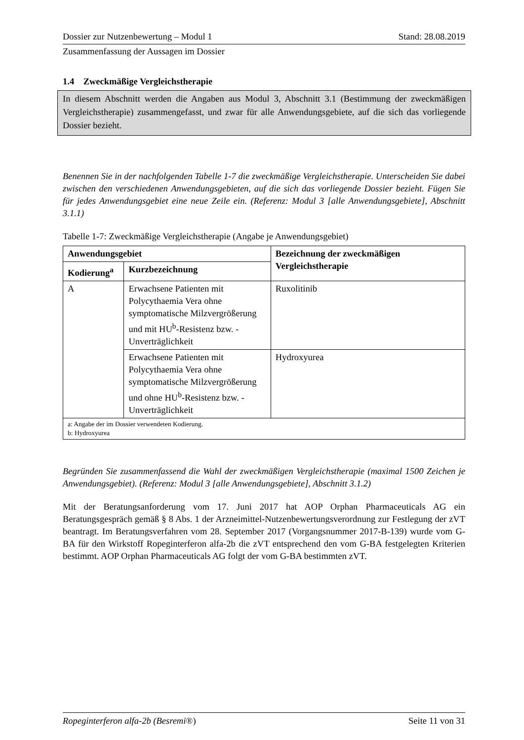Dossier zur Nutzenbewertung – Modul 1 Stand: 28.08.2019
Zusammenfassung der Aussagen im Dossier
1.4 Zweckmäßige Vergleichstherapie
In diesem Abschnitt werden die Angaben aus Modul 3, Abschnitt 3.1 (Bestimmung der zweckmäßigen Vergleichstherapie) zusammengefasst, und zwar für alle Anwendungsgebiete, auf die sich das vorliegende Dossier bezieht.
Benennen Sie in der nachfolgenden Tabelle 1-7 die zweckmäßige Vergleichstherapie. Unterscheiden Sie dabei zwischen den verschiedenen Anwendungsgebieten, auf die sich das vorliegende Dossier bezieht. Fügen Sie für jedes Anwendungsgebiet eine neue Zeile ein. (Referenz: Modul 3 [alle Anwendungsgebiete], Abschnitt 3.1.1)
Tabelle 1-7: Zweckmäßige Vergleichstherapie (Angabe je Anwendungsgebiet)
| Anwendungsgebiet | | Bezeichnung der zweckmäßigen Vergleichstherapie |
| --- | --- | --- |
| Kodierung<sup>a</sup> | Kurzbezeichnung | |
| A | Erwachsene Patienten mit Polycythaemia Vera ohne symptomatische Milzvergrößerung und mit HU<sup>b</sup>-Resistenz bzw. -Unverträglichkeit | Ruxolitinib |
| | Erwachsene Patienten mit Polycythaemia Vera ohne symptomatische Milzvergrößerung und ohne HU<sup>b</sup>-Resistenz bzw. -Unverträglichkeit | Hydroxyurea |
| a: Angabe der im Dossier verwendeten Kodierung. b: Hydroxyurea | | |
Begründen Sie zusammenfassend die Wahl der zweckmäßigen Vergleichstherapie (maximal 1500 Zeichen je Anwendungsgebiet). (Referenz: Modul 3 [alle Anwendungsgebiete], Abschnitt 3.1.2)
Mit der Beratungsanforderung vom 17. Juni 2017 hat AOP Orphan Pharmaceuticals AG ein Beratungsgespräch gemäß § 8 Abs. 1 der Arzneimittel-Nutzenbewertungsverordnung zur Festlegung der zVT beantragt. Im Beratungsverfahren vom 28. September 2017 (Vorgangsnummer 2017-B-139) wurde vom G-BA für den Wirkstoff Ropeginterferon alfa-2b die zVT entsprechend den vom G-BA festgelegten Kriterien bestimmt. AOP Orphan Pharmaceuticals AG folgt der vom G-BA bestimmten zVT.
Ropeginterferon alfa-2b (Besremi®) Seite 11 von 31